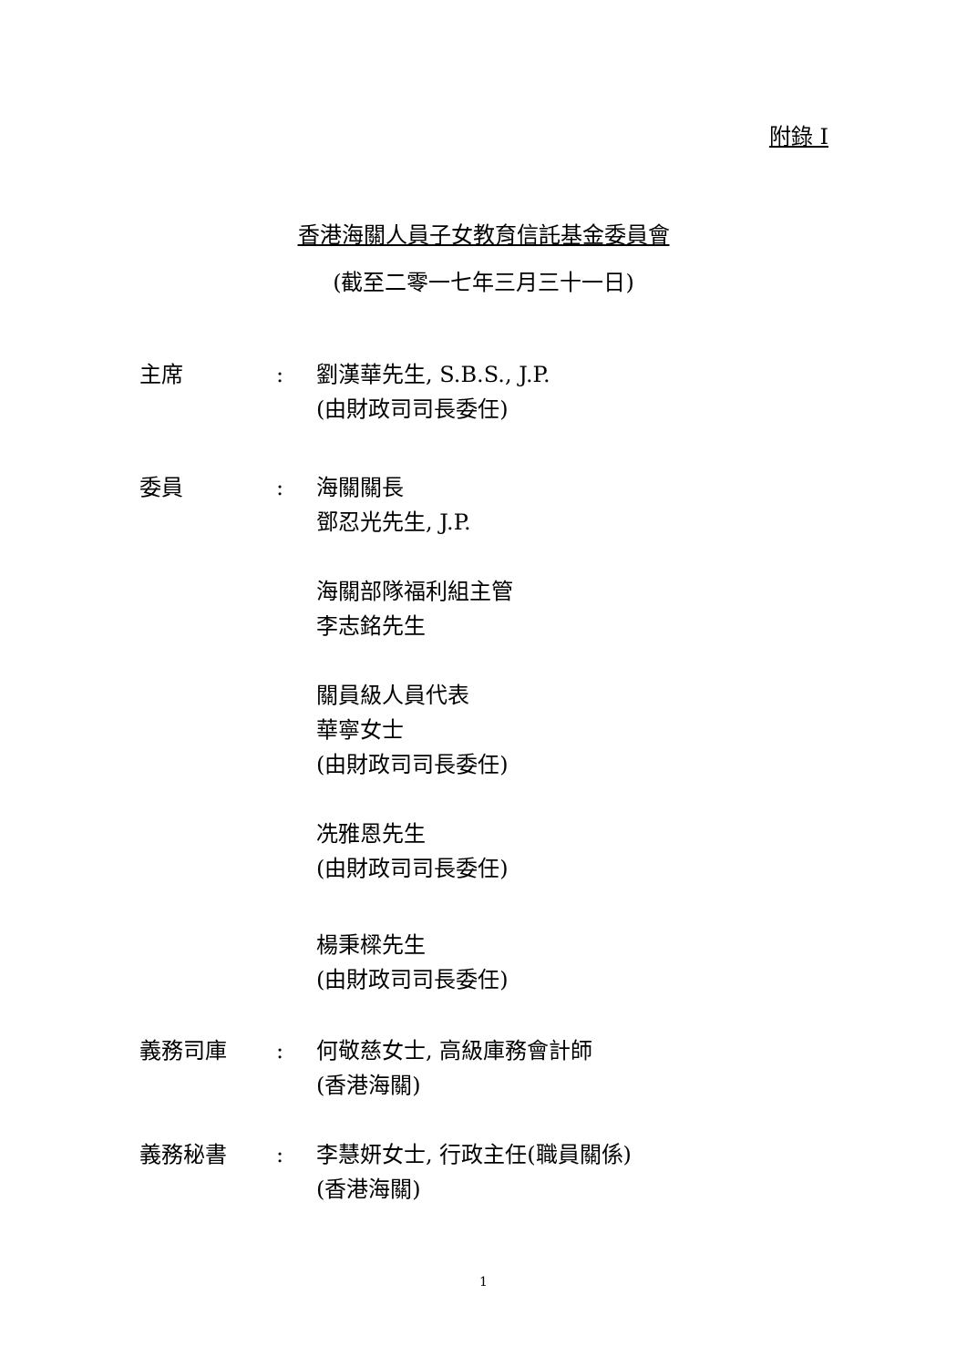附錄 I
香港海關人員子女教育信託基金委員會
(截至二零一七年三月三十一日)
主席 : 劉漢華先生, S.B.S., J.P.
(由財政司司長委任)
委員 : 海關關長
鄧忍光先生, J.P.
海關部隊福利組主管
李志銘先生
關員級人員代表
華寧女士
(由財政司司長委任)
冼雅恩先生
(由財政司司長委任)
楊秉樑先生
(由財政司司長委任)
義務司庫 : 何敬慈女士, 高級庫務會計師
(香港海關)
義務秘書 : 李慧妍女士, 行政主任(職員關係)
(香港海關)
1